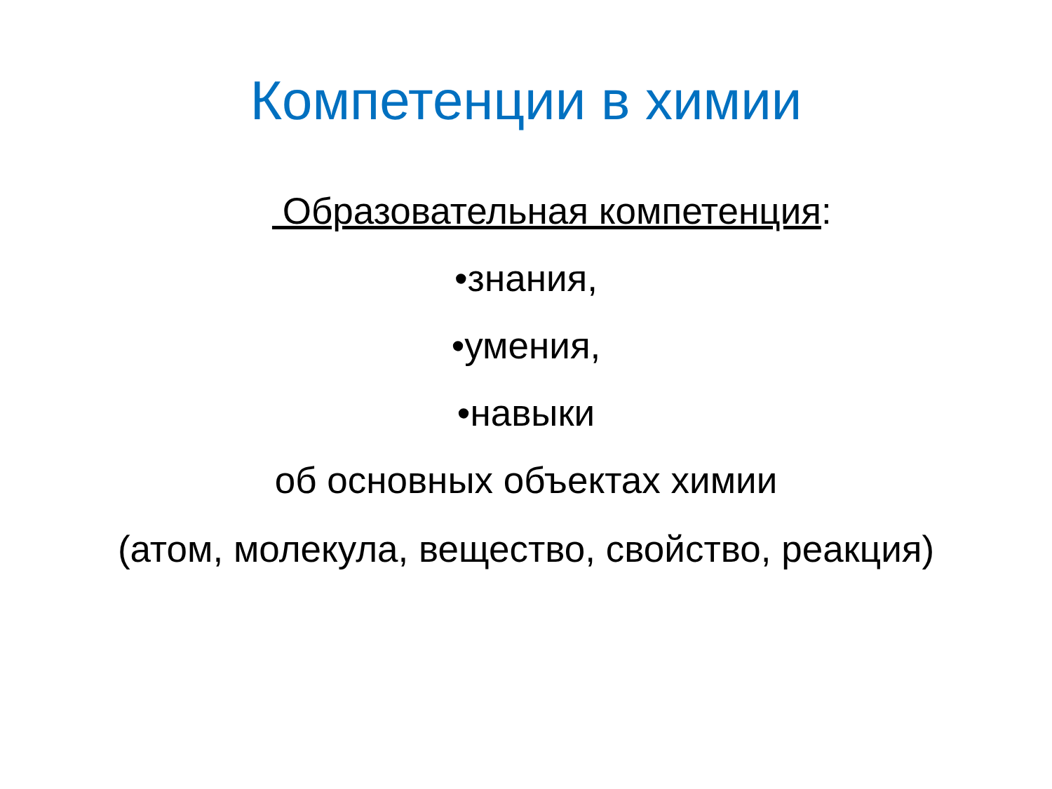Компетенции в химии
Образовательная компетенция:
•знания,
•умения,
•навыки
об основных объектах химии
(атом, молекула, вещество, свойство, реакция)